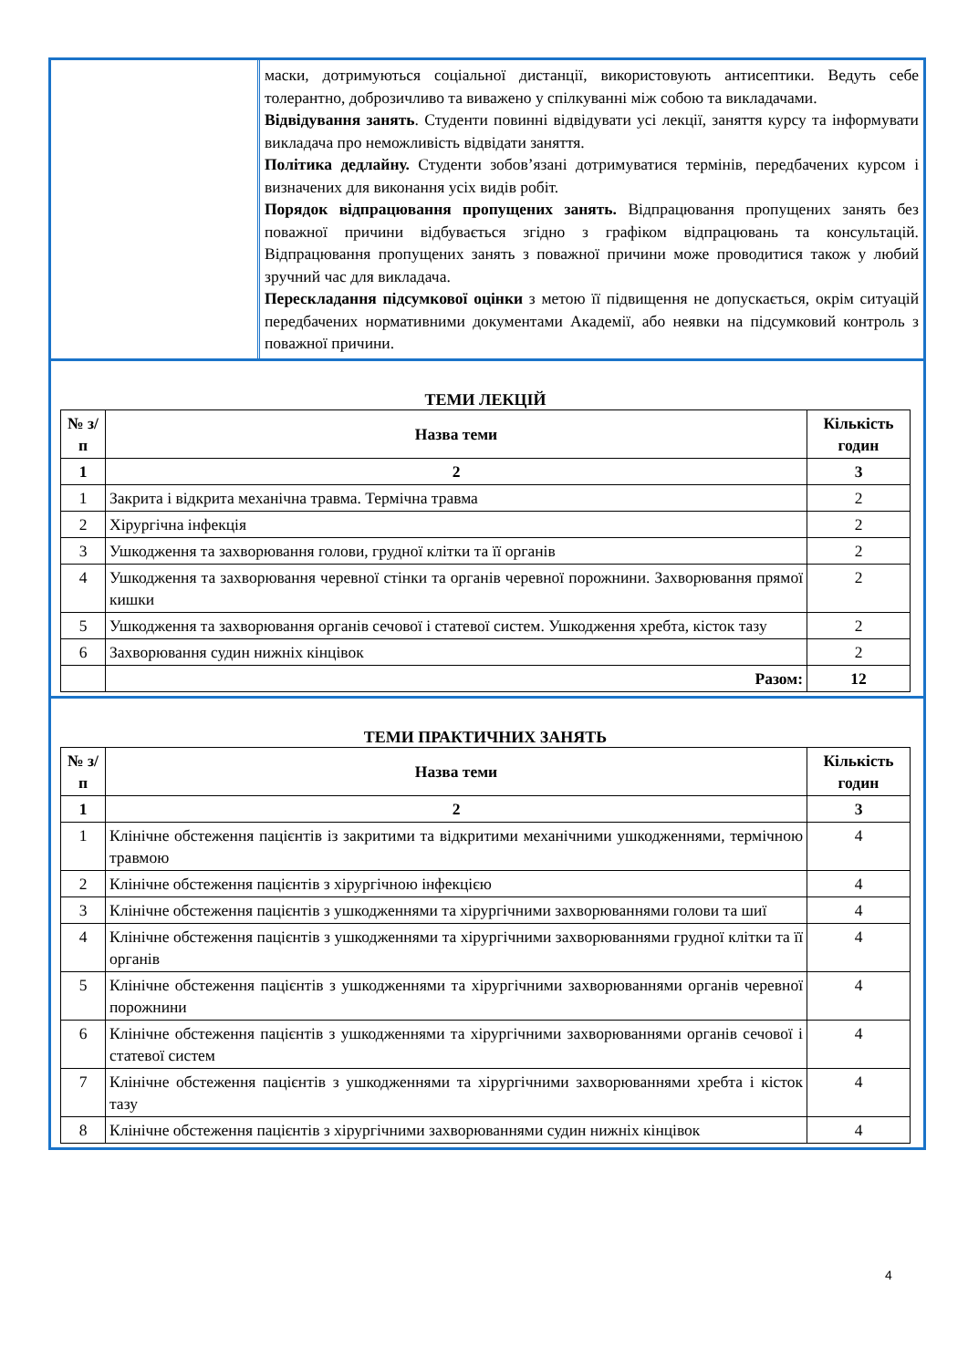маски, дотримуються соціальної дистанції, використовують антисептики. Ведуть себе толерантно, доброзичливо та виважено у спілкуванні між собою та викладачами.
Відвідування занять. Студенти повинні відвідувати усі лекції, заняття курсу та інформувати викладача про неможливість відвідати заняття.
Політика дедлайну. Студенти зобов’язані дотримуватися термінів, передбачених курсом і визначених для виконання усіх видів робіт.
Порядок відпрацювання пропущених занять. Відпрацювання пропущених занять без поважної причини відбувається згідно з графіком відпрацювань та консультацій. Відпрацювання пропущених занять з поважної причини може проводитися також у любий зручний час для викладача.
Перескладання підсумкової оцінки з метою її підвищення не допускається, окрім ситуацій передбачених нормативними документами Академії, або неявки на підсумковий контроль з поважної причини.
ТЕМИ ЛЕКЦІЙ
| № з/п | Назва теми | Кількість годин |
| --- | --- | --- |
| 1 | 2 | 3 |
| 1 | Закрита і відкрита механічна травма. Термічна травма | 2 |
| 2 | Хірургічна інфекція | 2 |
| 3 | Ушкодження та захворювання голови, грудної клітки та її органів | 2 |
| 4 | Ушкодження та захворювання черевної стінки та органів черевної порожнини. Захворювання прямої кишки | 2 |
| 5 | Ушкодження та захворювання органів сечової і статевої систем. Ушкодження хребта, кісток тазу | 2 |
| 6 | Захворювання судин нижніх кінцівок | 2 |
| | Разом: | 12 |
ТЕМИ ПРАКТИЧНИХ ЗАНЯТЬ
| № з/п | Назва теми | Кількість годин |
| --- | --- | --- |
| 1 | 2 | 3 |
| 1 | Клінічне обстеження пацієнтів із закритими та відкритими механічними ушкодженнями, термічною травмою | 4 |
| 2 | Клінічне обстеження пацієнтів з хірургічною інфекцією | 4 |
| 3 | Клінічне обстеження пацієнтів з ушкодженнями та хірургічними захворюваннями голови та шиї | 4 |
| 4 | Клінічне обстеження пацієнтів з ушкодженнями та хірургічними захворюваннями грудної клітки та її органів | 4 |
| 5 | Клінічне обстеження пацієнтів з ушкодженнями та хірургічними захворюваннями органів черевної порожнини | 4 |
| 6 | Клінічне обстеження пацієнтів з ушкодженнями та хірургічними захворюваннями органів сечової і статевої систем | 4 |
| 7 | Клінічне обстеження пацієнтів з ушкодженнями та хірургічними захворюваннями хребта і кісток тазу | 4 |
| 8 | Клінічне обстеження пацієнтів з хірургічними захворюваннями судин нижніх кінцівок | 4 |
4